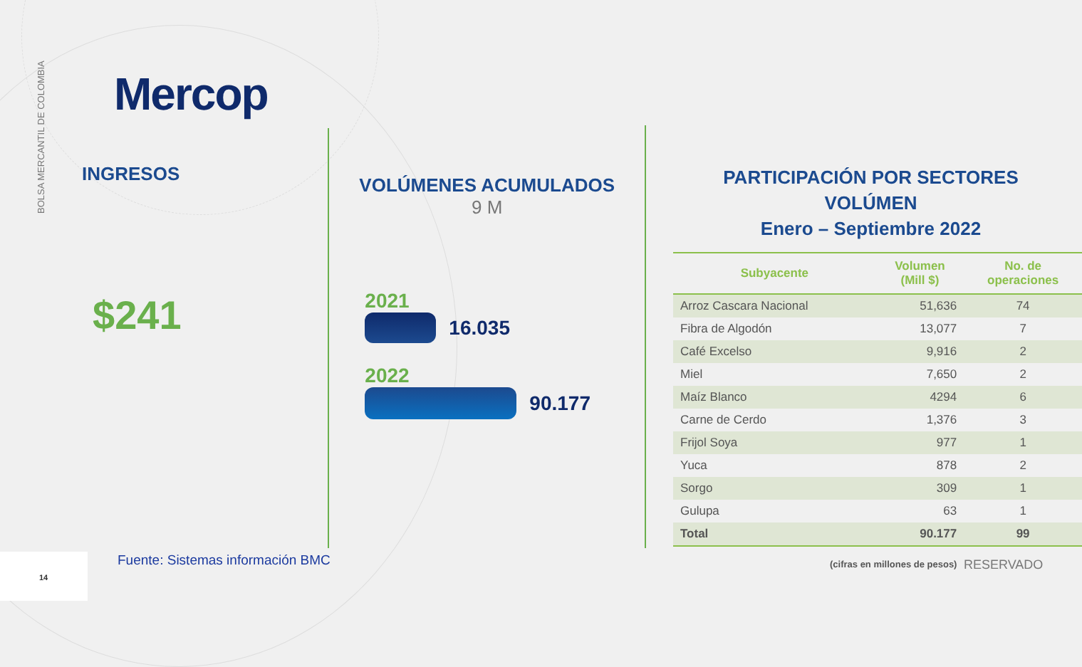BOLSA MERCANTIL DE COLOMBIA
Mercop
INGRESOS
$241
VOLÚMENES ACUMULADOS
9 M
2021
16.035
2022
90.177
PARTICIPACIÓN POR SECTORES
VOLÚMEN
Enero – Septiembre 2022
| Subyacente | Volumen (Mill $) | No. de operaciones |
| --- | --- | --- |
| Arroz Cascara Nacional | 51,636 | 74 |
| Fibra de Algodón | 13,077 | 7 |
| Café Excelso | 9,916 | 2 |
| Miel | 7,650 | 2 |
| Maíz Blanco | 4294 | 6 |
| Carne de Cerdo | 1,376 | 3 |
| Frijol Soya | 977 | 1 |
| Yuca | 878 | 2 |
| Sorgo | 309 | 1 |
| Gulupa | 63 | 1 |
| Total | 90.177 | 99 |
14
Fuente: Sistemas información BMC
(cifras en millones de pesos) RESERVADO